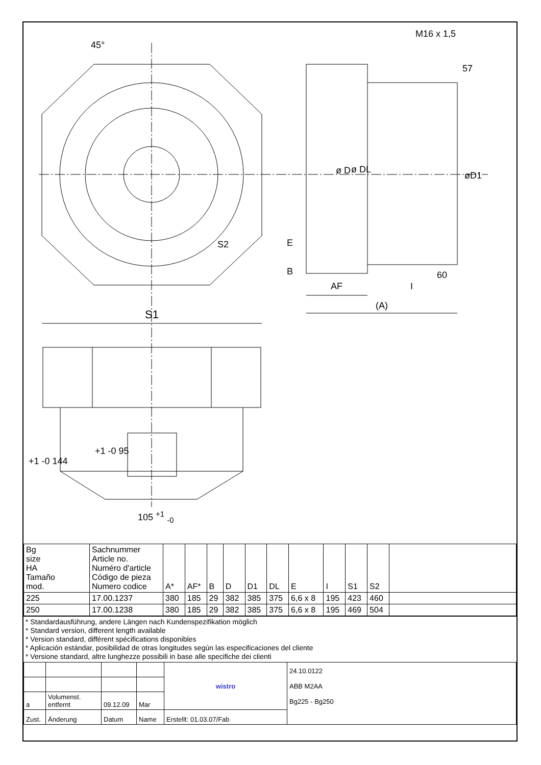45°
M16 x 1,5
57
ø D ø DL
øD1
S2 E
B 60
AF I
(A)
S1
+1 -0 144
+1 -0 95
105 <sup>+1</sup> <sub>-0</sub>
| Bg size HA Tamaño mod. | Sachnummer Article no. Numéro d'article Código de pieza Numero codice | A* | AF* | B | D | D1 | DL | E | I | S1 | S2 | |
| 225 | 17.00.1237 | 380 | 185 | 29 | 382 | 385 | 375 | 6,6 x 8 | 195 | 423 | 460 | |
| 250 | 17.00.1238 | 380 | 185 | 29 | 382 | 385 | 375 | 6,6 x 8 | 195 | 469 | 504 | |
* Standardausführung, andere Längen nach Kundenspezifikation möglich
* Standard version, different length available
* Version standard, différent spécifications disponibles
* Aplicación estándar, posibilidad de otras longitudes según las especificaciones del cliente
* Versione standard, altre lunghezze possibili in base alle specifiche dei clienti
| | | | | wistro | 24.10.0122 ABB M2AA Bg225 - Bg250 |
| a | Volumenst. entfernt | 09.12.09 | Mar | | |
| Zust. | Änderung | Datum | Name | Erstellt: 01.03.07/Fab | |